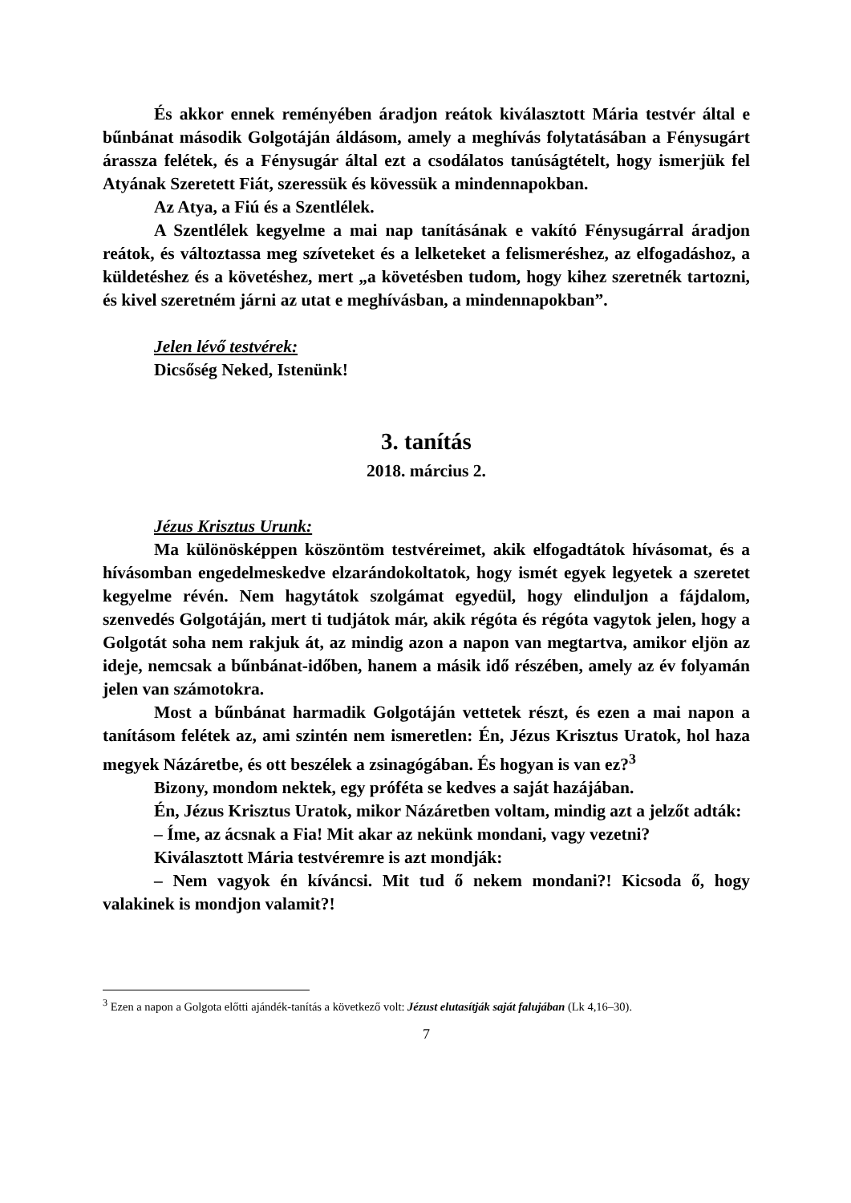És akkor ennek reményében áradjon reátok kiválasztott Mária testvér által e bűnbánat második Golgotáján áldásom, amely a meghívás folytatásában a Fénysugárt árassza felétek, és a Fénysugár által ezt a csodálatos tanúságtételt, hogy ismerjük fel Atyának Szeretett Fiát, szeressük és kövessük a mindennapokban.
Az Atya, a Fiú és a Szentlélek.
A Szentlélek kegyelme a mai nap tanításának e vakító Fénysugárral áradjon reátok, és változtassa meg szíveteket és a lelketeket a felismeréshez, az elfogadáshoz, a küldetéshez és a követéshez, mert „a követésben tudom, hogy kihez szeretnék tartozni, és kivel szeretném járni az utat e meghívásban, a mindennapokban”.
Jelen lévő testvérek:
Dicsőség Neked, Istenünk!
3. tanítás
2018. március 2.
Jézus Krisztus Urunk:
Ma különösképpen köszöntöm testvéreimet, akik elfogadtátok hívásomat, és a hívásomban engedelmeskedve elzarándokoltatok, hogy ismét egyek legyetek a szeretet kegyelme révén. Nem hagytátok szolgámat egyedül, hogy elinduljon a fájdalom, szenvedés Golgotáján, mert ti tudjátok már, akik régóta és régóta vagytok jelen, hogy a Golgotát soha nem rakjuk át, az mindig azon a napon van megtartva, amikor eljön az ideje, nemcsak a bűnbánat-időben, hanem a másik idő részében, amely az év folyamán jelen van számotokra.
Most a bűnbánat harmadik Golgotáján vettetek részt, és ezen a mai napon a tanításom felétek az, ami szintén nem ismeretlen: Én, Jézus Krisztus Uratok, hol haza megyek Názáretbe, és ott beszélek a zsinagógában. És hogyan is van ez?<sup>3</sup>
Bizony, mondom nektek, egy próféta se kedves a saját hazájában.
Én, Jézus Krisztus Uratok, mikor Názáretben voltam, mindig azt a jelzőt adták:
– Íme, az ácsnak a Fia! Mit akar az nekünk mondani, vagy vezetni?
Kiválasztott Mária testvéremre is azt mondják:
– Nem vagyok én kíváncsi. Mit tud ő nekem mondani?! Kicsoda ő, hogy valakinek is mondjon valamit?!
<sup>3</sup> Ezen a napon a Golgota előtti ajándék-tanítás a következő volt: Jézust elutasítják saját falujában (Lk 4,16–30).
7